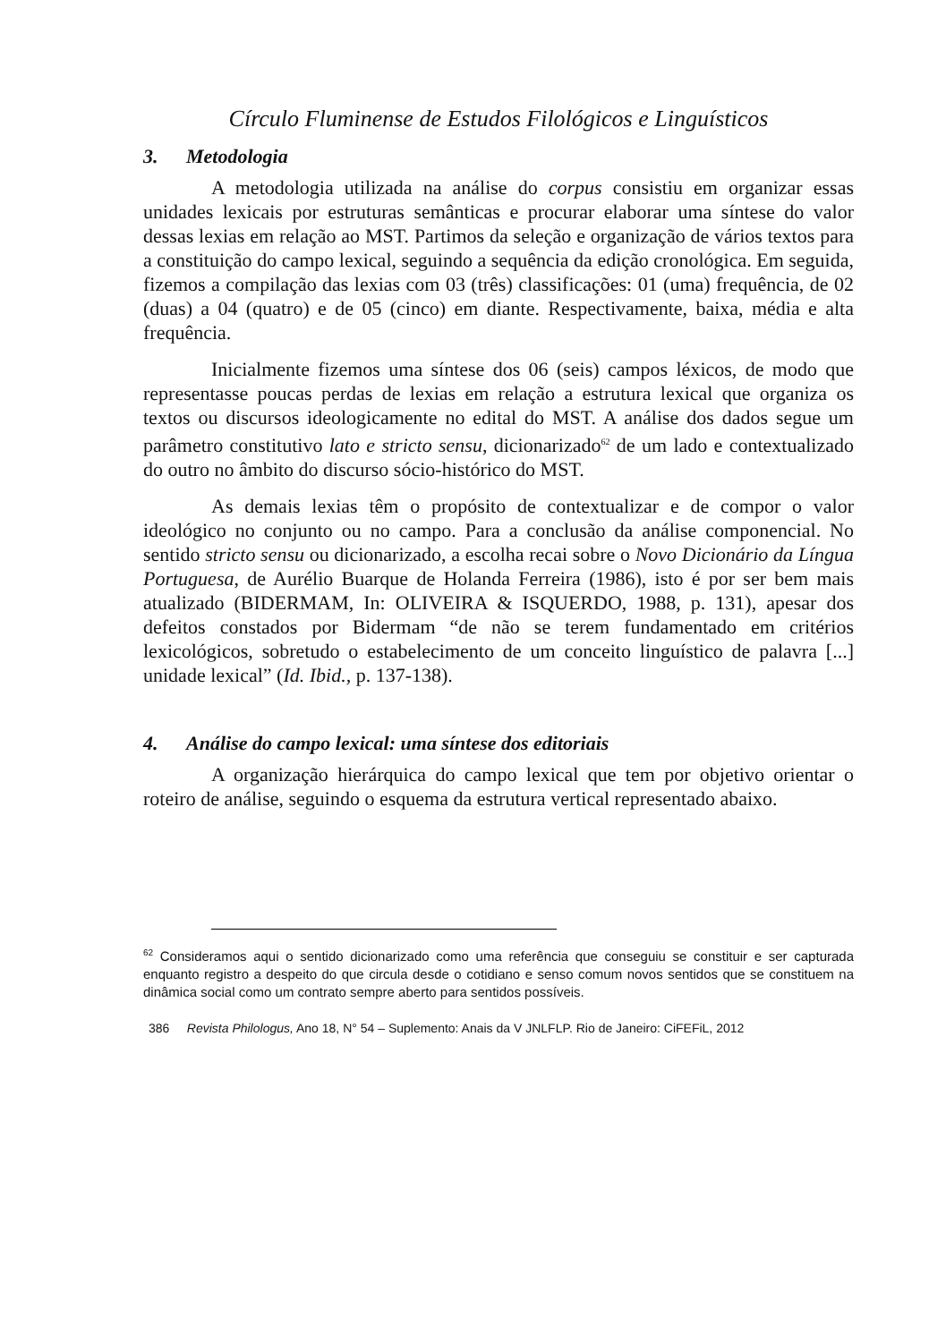Círculo Fluminense de Estudos Filológicos e Linguísticos
3. Metodologia
A metodologia utilizada na análise do corpus consistiu em organizar essas unidades lexicais por estruturas semânticas e procurar elaborar uma síntese do valor dessas lexias em relação ao MST. Partimos da seleção e organização de vários textos para a constituição do campo lexical, seguindo a sequência da edição cronológica. Em seguida, fizemos a compilação das lexias com 03 (três) classificações: 01 (uma) frequência, de 02 (duas) a 04 (quatro) e de 05 (cinco) em diante. Respectivamente, baixa, média e alta frequência.
Inicialmente fizemos uma síntese dos 06 (seis) campos léxicos, de modo que representasse poucas perdas de lexias em relação a estrutura lexical que organiza os textos ou discursos ideologicamente no edital do MST. A análise dos dados segue um parâmetro constitutivo lato e stricto sensu, dicionarizado<sup>62</sup> de um lado e contextualizado do outro no âmbito do discurso sócio-histórico do MST.
As demais lexias têm o propósito de contextualizar e de compor o valor ideológico no conjunto ou no campo. Para a conclusão da análise componencial. No sentido stricto sensu ou dicionarizado, a escolha recai sobre o Novo Dicionário da Língua Portuguesa, de Aurélio Buarque de Holanda Ferreira (1986), isto é por ser bem mais atualizado (BIDERMAM, In: OLIVEIRA & ISQUERDO, 1988, p. 131), apesar dos defeitos constados por Bidermam “de não se terem fundamentado em critérios lexicológicos, sobretudo o estabelecimento de um conceito linguístico de palavra [...] unidade lexical” (Id. Ibid., p. 137-138).
4. Análise do campo lexical: uma síntese dos editoriais
A organização hierárquica do campo lexical que tem por objetivo orientar o roteiro de análise, seguindo o esquema da estrutura vertical representado abaixo.
<sup>62</sup> Consideramos aqui o sentido dicionarizado como uma referência que conseguiu se constituir e ser capturada enquanto registro a despeito do que circula desde o cotidiano e senso comum novos sentidos que se constituem na dinâmica social como um contrato sempre aberto para sentidos possíveis.
386 Revista Philologus, Ano 18, N° 54 – Suplemento: Anais da V JNLFLP. Rio de Janeiro: CiFEFiL, 2012